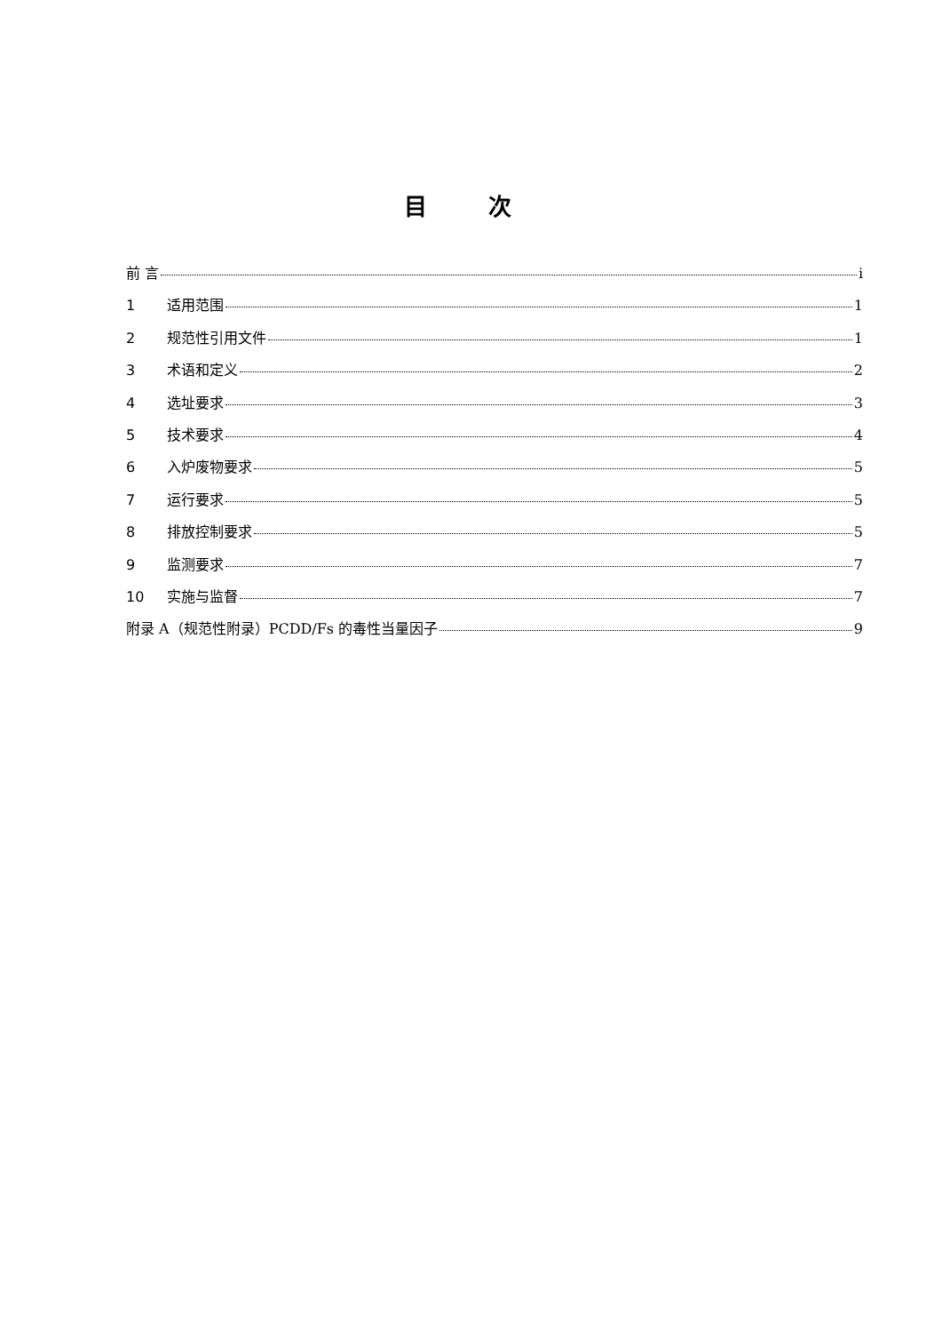目 次
前 言 i
1 适用范围 1
2 规范性引用文件 1
3 术语和定义 2
4 选址要求 3
5 技术要求 4
6 入炉废物要求 5
7 运行要求 5
8 排放控制要求 5
9 监测要求 7
10 实施与监督 7
附录 A（规范性附录）PCDD/Fs 的毒性当量因子 9